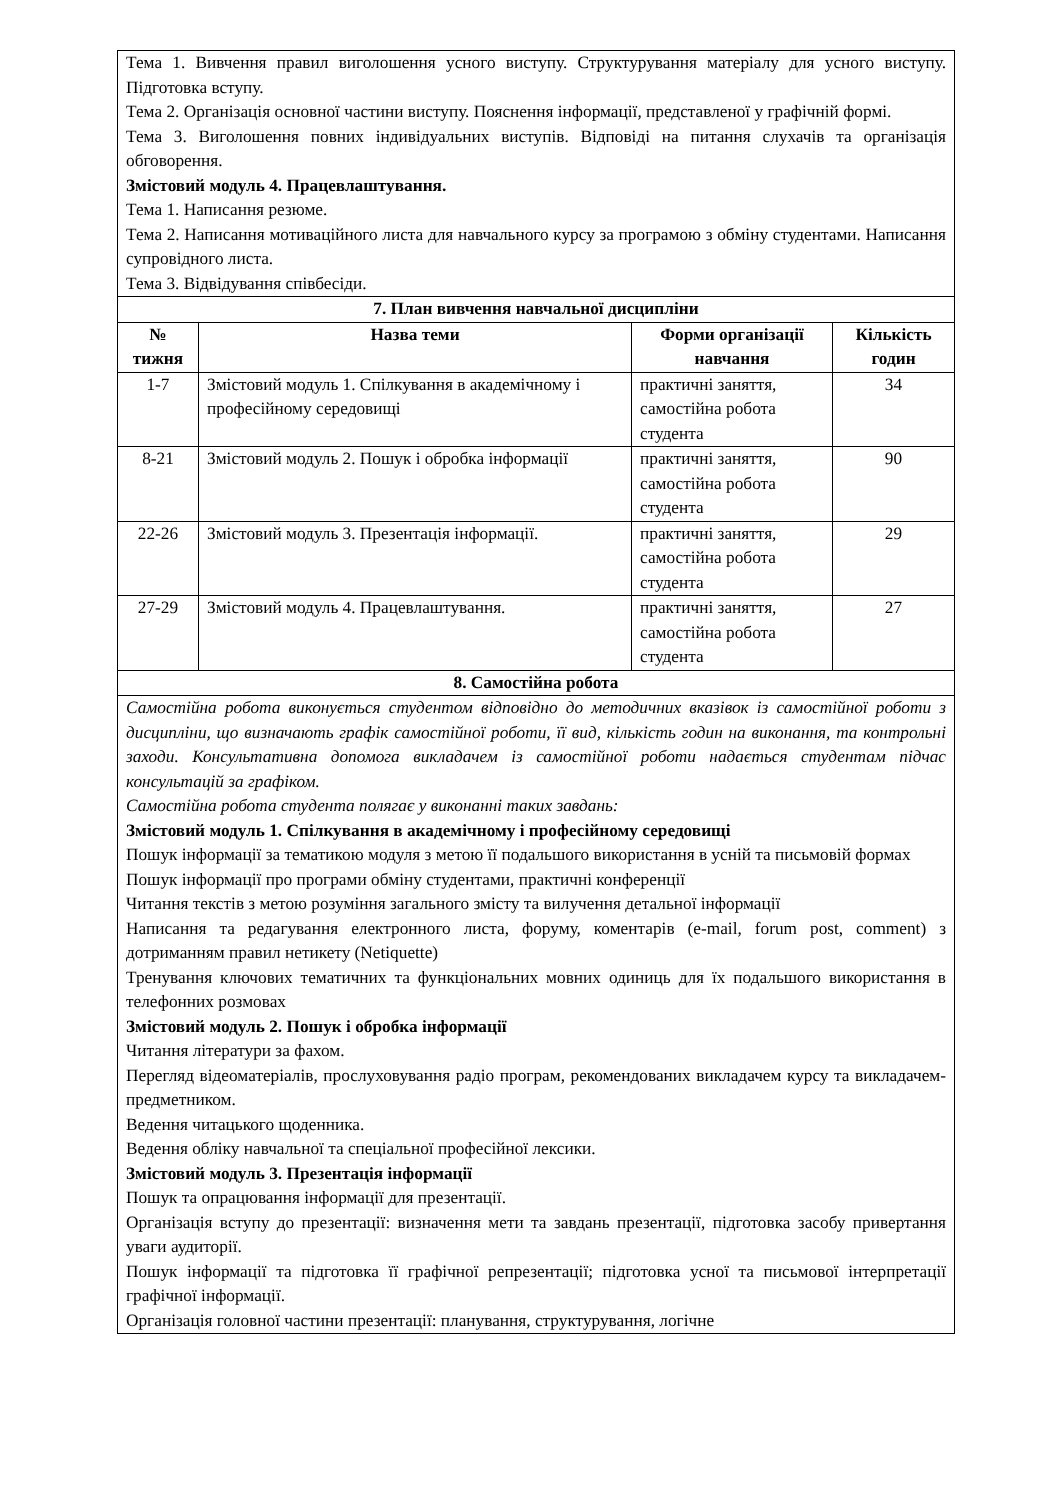| Тема 1. Вивчення правил виголошення усного виступу. Структурування матеріалу для усного виступу. Підготовка вступу. Тема 2. Організація основної частини виступу. Пояснення інформації, представленої у графічній формі. Тема 3. Виголошення повних індивідуальних виступів. Відповіді на питання слухачів та організація обговорення. Змістовий модуль 4. Працевлаштування. Тема 1. Написання резюме. Тема 2. Написання мотиваційного листа для навчального курсу за програмою з обміну студентами. Написання супровідного листа. Тема 3. Відвідування співбесіди. | | | |
| 7. План вивчення навчальної дисципліни | | | |
| № тижня | Назва теми | Форми організації навчання | Кількість годин |
| 1-7 | Змістовий модуль 1. Спілкування в академічному і професійному середовищі | практичні заняття, самостійна робота студента | 34 |
| 8-21 | Змістовий модуль 2. Пошук і обробка інформації | практичні заняття, самостійна робота студента | 90 |
| 22-26 | Змістовий модуль 3. Презентація інформації. | практичні заняття, самостійна робота студента | 29 |
| 27-29 | Змістовий модуль 4. Працевлаштування. | практичні заняття, самостійна робота студента | 27 |
| 8. Самостійна робота | | | |
| Самостійна робота виконується студентом відповідно до методичних вказівок із самостійної роботи з дисципліни, що визначають графік самостійної роботи, її вид, кількість годин на виконання, та контрольні заходи. Консультативна допомога викладачем із самостійної роботи надається студентам підчас консультацій за графіком. Самостійна робота студента полягає у виконанні таких завдань: Змістовий модуль 1. Спілкування в академічному і професійному середовищі Пошук інформації за тематикою модуля з метою її подальшого використання в усній та письмовій формах Пошук інформації про програми обміну студентами, практичні конференції Читання текстів з метою розуміння загального змісту та вилучення детальної інформації Написання та редагування електронного листа, форуму, коментарів (e-mail, forum post, comment) з дотриманням правил нетикету (Netiquette) Тренування ключових тематичних та функціональних мовних одиниць для їх подальшого використання в телефонних розмовах Змістовий модуль 2. Пошук і обробка інформації Читання літератури за фахом. Перегляд відеоматеріалів, прослуховування радіо програм, рекомендованих викладачем курсу та викладачем-предметником. Ведення читацького щоденника. Ведення обліку навчальної та спеціальної професійної лексики. Змістовий модуль 3. Презентація інформації Пошук та опрацювання інформації для презентації. Організація вступу до презентації: визначення мети та завдань презентації, підготовка засобу привертання уваги аудиторії. Пошук інформації та підготовка її графічної репрезентації; підготовка усної та письмової інтерпретації графічної інформації. Організація головної частини презентації: планування, структурування, логічне | | | |